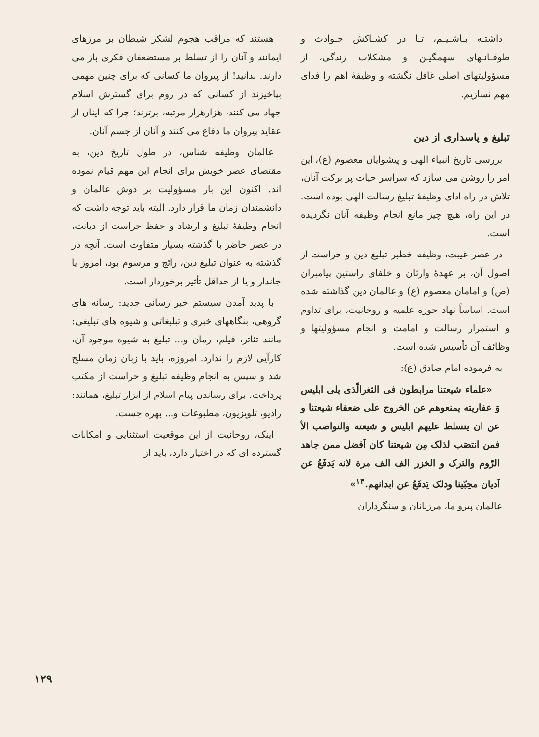داشتـه بـاشـیـم، تـا در کشـاکش حـوادث و طوفـانـهای سهمگیـن و مشکلات زندگی، از مسؤولیتهای اصلی غافل نگشته و وظیفهٔ اهم را فدای مهم نسازیم.
تبلیغ و پاسداری از دین
بررسی تاریخ انبیاء الهی و پیشوایان معصوم (ع)، این امر را روشن می سازد که سراسر حیات پر برکت آنان، تلاش در راه ادای وظیفهٔ تبلیغ رسالت الهی بوده است. در این راه، هیچ چیز مانع انجام وظیفه آنان نگردیده است.
در عصر غیبت، وظیفه خطیر تبلیغ دین و حراست از اصول آن، بر عهدهٔ وارثان و خلفای راستین پیامبران (ص) و امامان معصوم (ع) و عالمان دین گذاشته شده است. اساساً نهاد حوزه علمیه و روحانیت، برای تداوم و استمرار رسالت و امامت و انجام مسؤولیتها و وظائف آن تأسیس شده است.
به فرموده امام صادق (ع):
«علماء شیعتنا مرابطون فی الثغرالّذی یلی ابلیس وَ عفاریته یمنعوهم عن الخروج علی ضعفاء شیعتنا و عن ان یتسلط علیهم ابلیس و شیعته والنواصب الأ فمن انتصَب لذلک مِن شیعتنا کان اَفضل ممن جاهد الرّوم والترک و الخزر الف الف مرة لانه یَدفَعُ عن اَدیان محِبّینا وذلک یَدفَعُ عن ابدانهم.<sup>۱۴</sup>»
عالمان پیرو ما، مرزبانان و سنگرداران
هستند که مراقب هجوم لشکر شیطان بر مرزهای ایمانند و آنان را از تسلط بر مستضعفان فکری باز می دارند. بدانید! از پیروان ما کسانی که برای چنین مهمی بپاخیزند از کسانی که در روم برای گسترش اسلام جهاد می کنند، هزارهزار مرتبه، برترند؛ چرا که اینان از عقاید پیروان ما دفاع می کنند و آنان از جسم آنان.
عالمان وظیفه شناس، در طول تاریخ دین، به مقتضای عصر خویش برای انجام این مهم قیام نموده اند. اکنون این بار مسؤولیت بر دوش عالمان و دانشمندان زمان ما قرار دارد. البته باید توجه داشت که انجام وظیفهٔ تبلیغ و ارشاد و حفظ حراست از دیانت، در عصر حاضر با گذشته بسیار متفاوت است. آنچه در گذشته به عنوان تبلیغ دین، رائج و مرسوم بود، امروز یا جاندار و یا از حداقل تأثیر برخوردار است.
با پدید آمدن سیستم خبر رسانی جدید: رسانه های گروهی، بنگاههای خبری و تبلیغاتی و شیوه های تبلیغی: مانند تئاتر، فیلم، رمان و... تبلیغ به شیوه موجود آن، کارآیی لازم را ندارد. امروزه، باید با زبان زمان مسلح شد و سپس به انجام وظیفه تبلیغ و حراست از مکتب پرداخت. برای رساندن پیام اسلام از ابزار تبلیغ، همانند: رادیو، تلویزیون، مطبوعات و... بهره جست.
اینک، روحانیت از این موقعیت استثنایی و امکانات گسترده ای که در اختیار دارد، باید از
۱۲۹